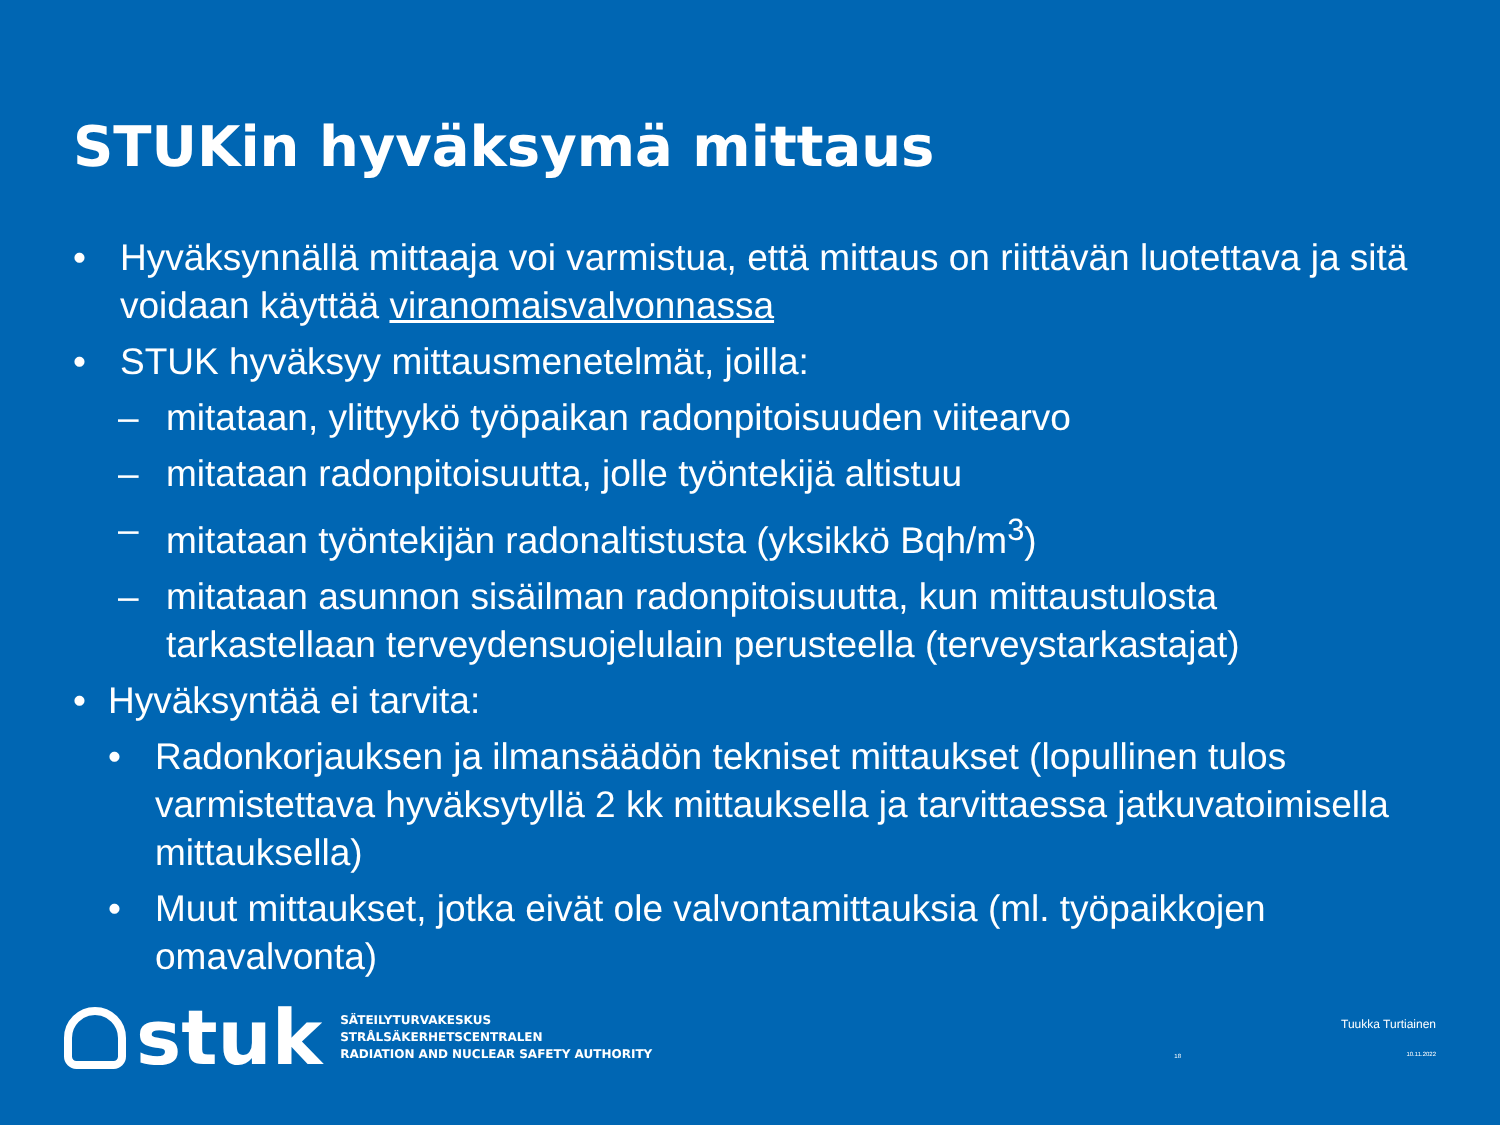STUKin hyväksymä mittaus
• Hyväksynnällä mittaaja voi varmistua, että mittaus on riittävän luotettava ja sitä voidaan käyttää viranomaisvalvonnassa
• STUK hyväksyy mittausmenetelmät, joilla:
– mitataan, ylittyykö työpaikan radonpitoisuuden viitearvo
– mitataan radonpitoisuutta, jolle työntekijä altistuu
– mitataan työntekijän radonaltistusta (yksikkö Bqh/m<sup>3</sup>)
– mitataan asunnon sisäilman radonpitoisuutta, kun mittaustulosta tarkastellaan terveydensuojelulain perusteella (terveystarkastajat)
• Hyväksyntää ei tarvita:
• Radonkorjauksen ja ilmansäädön tekniset mittaukset (lopullinen tulos varmistettava hyväksytyllä 2 kk mittauksella ja tarvittaessa jatkuvatoimisella mittauksella)
• Muut mittaukset, jotka eivät ole valvontamittauksia (ml. työpaikkojen omavalvonta)
stuk
SÄTEILYTURVAKESKUS
STRÅLSÄKERHETSCENTRALEN
RADIATION AND NUCLEAR SAFETY AUTHORITY
18
Tuukka Turtiainen
10.11.2022